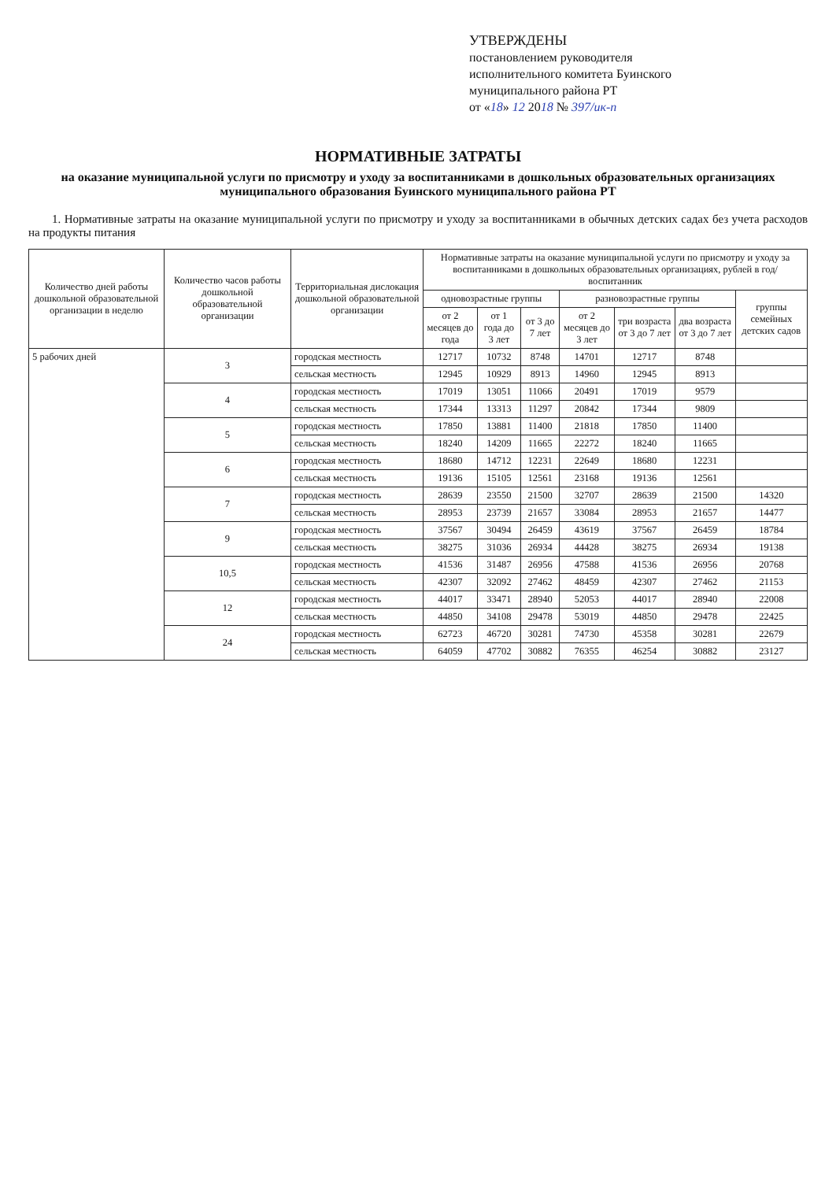УТВЕРЖДЕНЫ
постановлением руководителя
исполнительного комитета Буинского
муниципального района РТ
от «18» 12 2018 № 397/ик-п
НОРМАТИВНЫЕ ЗАТРАТЫ
на оказание муниципальной услуги по присмотру и уходу за воспитанниками в дошкольных образовательных организациях муниципального образования Буинского муниципального района РТ
1. Нормативные затраты на оказание муниципальной услуги по присмотру и уходу за воспитанниками в обычных детских садах без учета расходов на продукты питания
| Количество дней работы дошкольной образовательной организации в неделю | Количество часов работы дошкольной образовательной организации | Территориальная дислокация дошкольной образовательной организации | Нормативные затраты на оказание муниципальной услуги по присмотру и уходу за воспитанниками в дошкольных образовательных организациях, рублей в год/воспитанник | | | | | | |
| --- | --- | --- | --- | --- | --- | --- | --- | --- | --- |
| | | | одновозрастные группы | | | разновозрастные группы | | | группы семейных детских садов |
| | | | от 2 месяцев до года | от 1 года до 3 лет | от 3 до 7 лет | от 2 месяцев до 3 лет | три возраста от 3 до 7 лет | два возраста от 3 до 7 лет | |
| 5 рабочих дней | 3 | городская местность | 12717 | 10732 | 8748 | 14701 | 12717 | 8748 | |
| | | сельская местность | 12945 | 10929 | 8913 | 14960 | 12945 | 8913 | |
| | 4 | городская местность | 17019 | 13051 | 11066 | 20491 | 17019 | 9579 | |
| | | сельская местность | 17344 | 13313 | 11297 | 20842 | 17344 | 9809 | |
| | 5 | городская местность | 17850 | 13881 | 11400 | 21818 | 17850 | 11400 | |
| | | сельская местность | 18240 | 14209 | 11665 | 22272 | 18240 | 11665 | |
| | 6 | городская местность | 18680 | 14712 | 12231 | 22649 | 18680 | 12231 | |
| | | сельская местность | 19136 | 15105 | 12561 | 23168 | 19136 | 12561 | |
| | 7 | городская местность | 28639 | 23550 | 21500 | 32707 | 28639 | 21500 | 14320 |
| | | сельская местность | 28953 | 23739 | 21657 | 33084 | 28953 | 21657 | 14477 |
| | 9 | городская местность | 37567 | 30494 | 26459 | 43619 | 37567 | 26459 | 18784 |
| | | сельская местность | 38275 | 31036 | 26934 | 44428 | 38275 | 26934 | 19138 |
| | 10,5 | городская местность | 41536 | 31487 | 26956 | 47588 | 41536 | 26956 | 20768 |
| | | сельская местность | 42307 | 32092 | 27462 | 48459 | 42307 | 27462 | 21153 |
| | 12 | городская местность | 44017 | 33471 | 28940 | 52053 | 44017 | 28940 | 22008 |
| | | сельская местность | 44850 | 34108 | 29478 | 53019 | 44850 | 29478 | 22425 |
| | 24 | городская местность | 62723 | 46720 | 30281 | 74730 | 45358 | 30281 | 22679 |
| | | сельская местность | 64059 | 47702 | 30882 | 76355 | 46254 | 30882 | 23127 |